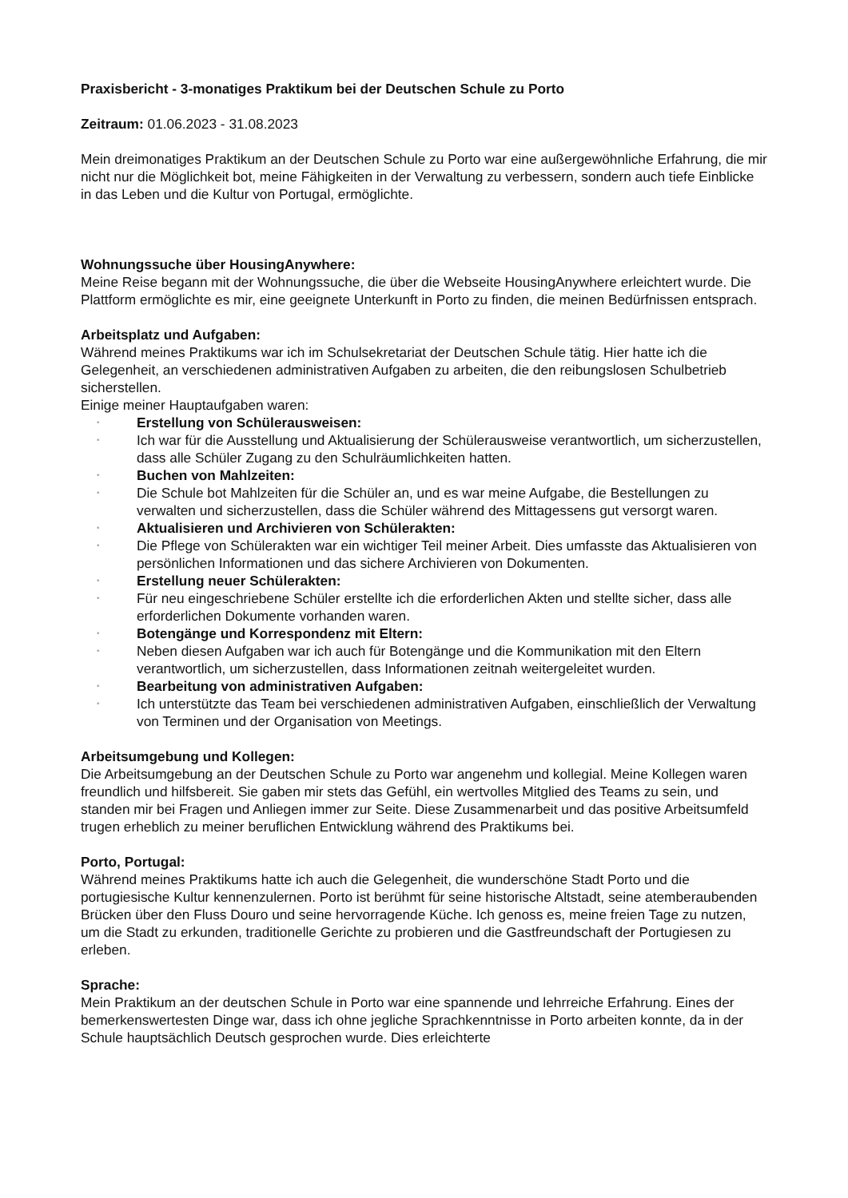Praxisbericht - 3-monatiges Praktikum bei der Deutschen Schule zu Porto
Zeitraum: 01.06.2023 - 31.08.2023
Mein dreimonatiges Praktikum an der Deutschen Schule zu Porto war eine außergewöhnliche Erfahrung, die mir nicht nur die Möglichkeit bot, meine Fähigkeiten in der Verwaltung zu verbessern, sondern auch tiefe Einblicke in das Leben und die Kultur von Portugal, ermöglichte.
Wohnungssuche über HousingAnywhere:
Meine Reise begann mit der Wohnungssuche, die über die Webseite HousingAnywhere erleichtert wurde. Die Plattform ermöglichte es mir, eine geeignete Unterkunft in Porto zu finden, die meinen Bedürfnissen entsprach.
Arbeitsplatz und Aufgaben:
Während meines Praktikums war ich im Schulsekretariat der Deutschen Schule tätig. Hier hatte ich die Gelegenheit, an verschiedenen administrativen Aufgaben zu arbeiten, die den reibungslosen Schulbetrieb sicherstellen.
Einige meiner Hauptaufgaben waren:
• Erstellung von Schülerausweisen:
• Ich war für die Ausstellung und Aktualisierung der Schülerausweise verantwortlich, um sicherzustellen, dass alle Schüler Zugang zu den Schulräumlichkeiten hatten.
• Buchen von Mahlzeiten:
• Die Schule bot Mahlzeiten für die Schüler an, und es war meine Aufgabe, die Bestellungen zu verwalten und sicherzustellen, dass die Schüler während des Mittagessens gut versorgt waren.
• Aktualisieren und Archivieren von Schülerakten:
• Die Pflege von Schülerakten war ein wichtiger Teil meiner Arbeit. Dies umfasste das Aktualisieren von persönlichen Informationen und das sichere Archivieren von Dokumenten.
• Erstellung neuer Schülerakten:
• Für neu eingeschriebene Schüler erstellte ich die erforderlichen Akten und stellte sicher, dass alle erforderlichen Dokumente vorhanden waren.
• Botengänge und Korrespondenz mit Eltern:
• Neben diesen Aufgaben war ich auch für Botengänge und die Kommunikation mit den Eltern verantwortlich, um sicherzustellen, dass Informationen zeitnah weitergeleitet wurden.
• Bearbeitung von administrativen Aufgaben:
• Ich unterstützte das Team bei verschiedenen administrativen Aufgaben, einschließlich der Verwaltung von Terminen und der Organisation von Meetings.
Arbeitsumgebung und Kollegen:
Die Arbeitsumgebung an der Deutschen Schule zu Porto war angenehm und kollegial. Meine Kollegen waren freundlich und hilfsbereit. Sie gaben mir stets das Gefühl, ein wertvolles Mitglied des Teams zu sein, und standen mir bei Fragen und Anliegen immer zur Seite. Diese Zusammenarbeit und das positive Arbeitsumfeld trugen erheblich zu meiner beruflichen Entwicklung während des Praktikums bei.
Porto, Portugal:
Während meines Praktikums hatte ich auch die Gelegenheit, die wunderschöne Stadt Porto und die portugiesische Kultur kennenzulernen. Porto ist berühmt für seine historische Altstadt, seine atemberaubenden Brücken über den Fluss Douro und seine hervorragende Küche. Ich genoss es, meine freien Tage zu nutzen, um die Stadt zu erkunden, traditionelle Gerichte zu probieren und die Gastfreundschaft der Portugiesen zu erleben.
Sprache:
Mein Praktikum an der deutschen Schule in Porto war eine spannende und lehrreiche Erfahrung. Eines der bemerkenswertesten Dinge war, dass ich ohne jegliche Sprachkenntnisse in Porto arbeiten konnte, da in der Schule hauptsächlich Deutsch gesprochen wurde. Dies erleichterte